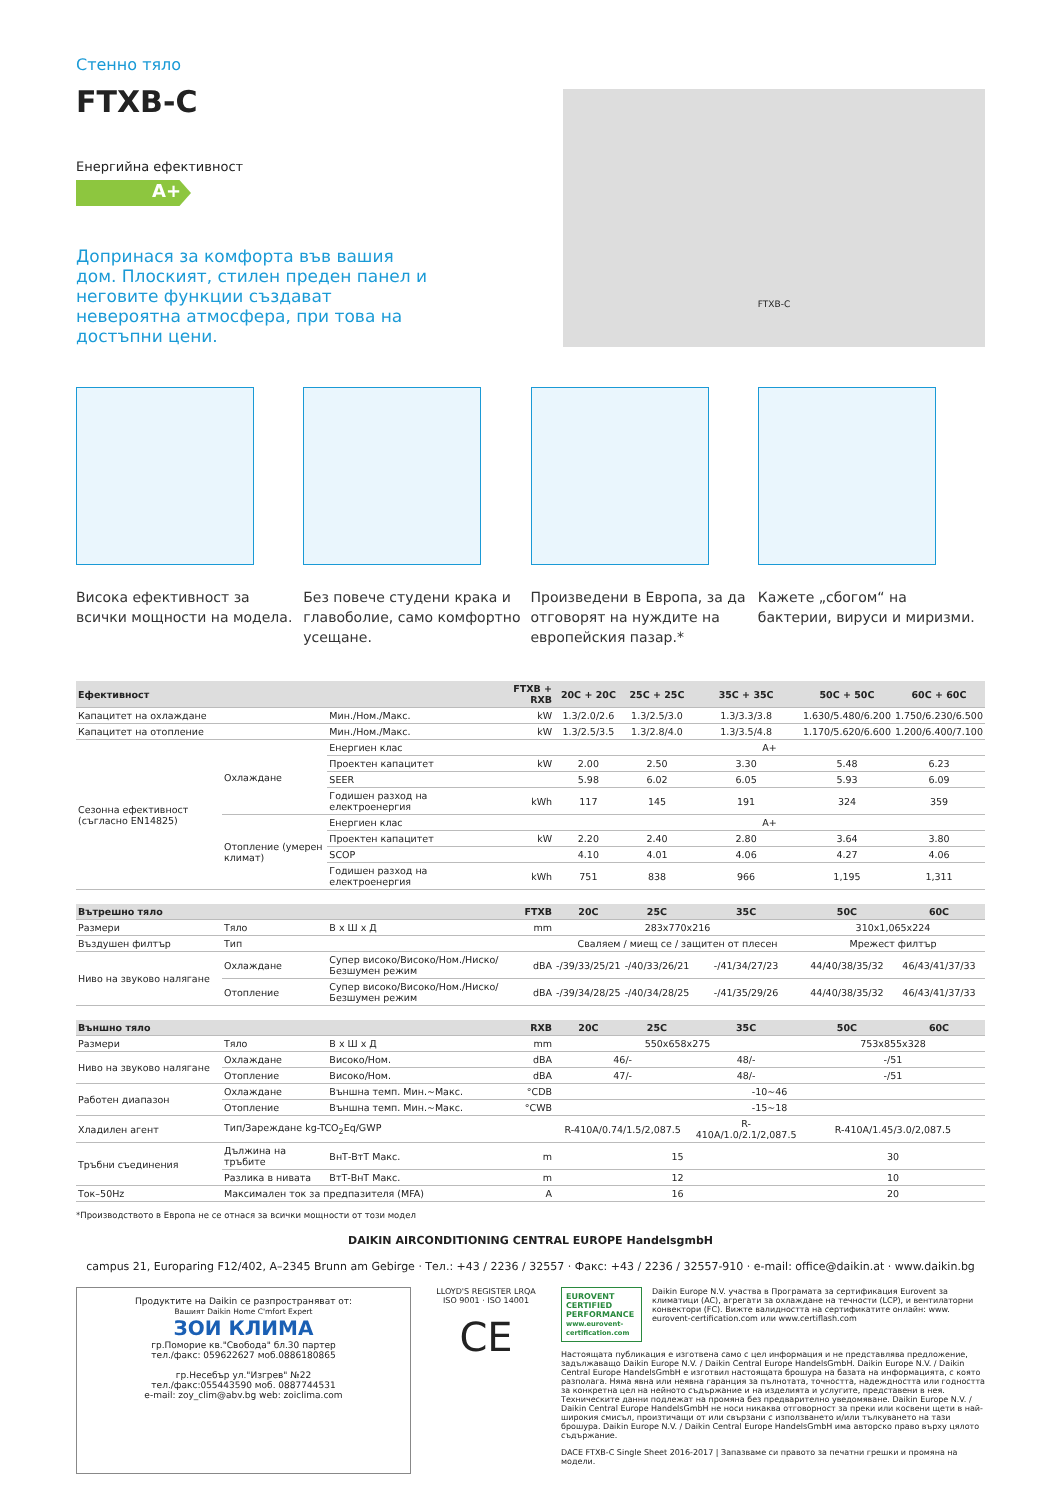Стенно тяло
FTXB-C
Енергийна ефективност
A+
Допринася за комфорта във вашия дом. Плоският, стилен преден панел и неговите функции създават невероятна атмосфера, при това на достъпни цени.
FTXB-C
Висока ефективност за всички мощности на модела.
Без повече студени крака и главоболие, само комфортно усещане.
Произведени в Европа, за да отговорят на нуждите на европейския пазар.*
Кажете „сбогом“ на бактерии, вируси и миризми.
| Ефективност | | | FTXB + RXB | 20C + 20C | 25C + 25C | 35C + 35C | 50C + 50C | 60C + 60C |
| --- | --- | --- | --- | --- | --- | --- | --- | --- |
| Капацитет на охлаждане | | Мин./Ном./Макс. | kW | 1.3/2.0/2.6 | 1.3/2.5/3.0 | 1.3/3.3/3.8 | 1.630/5.480/6.200 | 1.750/6.230/6.500 |
| Капацитет на отопление | | Мин./Ном./Макс. | kW | 1.3/2.5/3.5 | 1.3/2.8/4.0 | 1.3/3.5/4.8 | 1.170/5.620/6.600 | 1.200/6.400/7.100 |
| Сезонна ефективност (съгласно EN14825) | Охлаждане | Енергиен клас | | A+ | | | | |
| | | Проектен капацитет | kW | 2.00 | 2.50 | 3.30 | 5.48 | 6.23 |
| | | SEER | | 5.98 | 6.02 | 6.05 | 5.93 | 6.09 |
| | | Годишен разход на електроенергия | kWh | 117 | 145 | 191 | 324 | 359 |
| | Отопление (умерен климат) | Енергиен клас | | A+ | | | | |
| | | Проектен капацитет | kW | 2.20 | 2.40 | 2.80 | 3.64 | 3.80 |
| | | SCOP | | 4.10 | 4.01 | 4.06 | 4.27 | 4.06 |
| | | Годишен разход на електроенергия | kWh | 751 | 838 | 966 | 1,195 | 1,311 |
| Вътрешно тяло | | | FTXB | 20C | 25C | 35C | 50C | 60C |
| Размери | Тяло | В x Ш x Д | mm | 283x770x216 | | | 310x1,065x224 | |
| Въздушен филтър | Тип | | | Сваляем / миещ се / защитен от плесен | | | Мрежест филтър | |
| Ниво на звуково налягане | Охлаждане | Супер високо/Високо/Ном./Ниско/Безшумен режим | dBA | -/39/33/25/21 | -/40/33/26/21 | -/41/34/27/23 | 44/40/38/35/32 | 46/43/41/37/33 |
| | Отопление | Супер високо/Високо/Ном./Ниско/Безшумен режим | dBA | -/39/34/28/25 | -/40/34/28/25 | -/41/35/29/26 | 44/40/38/35/32 | 46/43/41/37/33 |
| Външно тяло | | | RXB | 20C | 25C | 35C | 50C | 60C |
| Размери | Тяло | В x Ш x Д | mm | 550x658x275 | | | 753x855x328 | |
| Ниво на звуково налягане | Охлаждане | Високо/Ном. | dBA | 46/- | | 48/- | -/51 | |
| | Отопление | Високо/Ном. | dBA | 47/- | | 48/- | -/51 | |
| Работен диапазон | Охлаждане | Външна темп. Мин.~Макс. | °CDB | -10~46 | | | | |
| | Отопление | Външна темп. Мин.~Макс. | °CWB | -15~18 | | | | |
| Хладилен агент | Тип/Зареждане kg-TCO<sub>2</sub>Eq/GWP | | | R-410A/0.74/1.5/2,087.5 | | R-410A/1.0/2.1/2,087.5 | R-410A/1.45/3.0/2,087.5 | |
| Тръбни съединения | Дължина на тръбите | ВнТ-ВтТ Макс. | m | 15 | | | 30 | |
| | Разлика в нивата | ВтТ-ВнТ Макс. | m | 12 | | | 10 | |
| Ток–50Hz | Максимален ток за предпазителя (MFA) | | A | 16 | | | 20 | |
*Производството в Европа не се отнася за всички мощности от този модел
DAIKIN AIRCONDITIONING CENTRAL EUROPE HandelsgmbH
campus 21, Europaring F12/402, A–2345 Brunn am Gebirge · Тел.: +43 / 2236 / 32557 · Факс: +43 / 2236 / 32557-910 · e-mail: office@daikin.at · www.daikin.bg
Продуктите на Daikin се разпространяват от:
Вашият Daikin Home C'mfort Expert
ЗОИ КЛИМА
гр.Поморие кв."Свобода" бл.30 партер
тел./факс: 059622627 моб.0886180865
гр.Несебър ул."Изгрев" №22
тел./факс:055443590 моб. 0887744531
e-mail: zoy_clim@abv.bg web: zoiclima.com
LLOYD'S REGISTER LRQA
ISO 9001 · ISO 14001
CE
EUROVENT CERTIFIED PERFORMANCE
www.eurovent-certification.com
Daikin Europe N.V. участва в Програмата за сертификация Eurovent за климатици (AC), агрегати за охлаждане на течности (LCP), и вентилаторни конвектори (FC). Вижте валидността на сертификатите онлайн: www. eurovent-certification.com или www.certiflash.com
Настоящата публикация е изготвена само с цел информация и не представлява предложение, задължаващо Daikin Europe N.V. / Daikin Central Europe HandelsGmbH. Daikin Europe N.V. / Daikin Central Europe HandelsGmbH е изготвил настоящата брошура на базата на информацията, с която разполага. Няма явна или неявна гаранция за пълнотата, точността, надеждността или годността за конкретна цел на нейното съдържание и на изделията и услугите, представени в нея. Техническите данни подлежат на промяна без предварително уведомяване. Daikin Europe N.V. / Daikin Central Europe HandelsGmbH не носи никаква отговорност за преки или косвени щети в най- широкия смисъл, произтичащи от или свързани с използването и/или тълкуването на тази брошура. Daikin Europe N.V. / Daikin Central Europe HandelsGmbH има авторско право върху цялото съдържание.
DACE FTXB-C Single Sheet 2016-2017 | Запазваме си правото за печатни грешки и промяна на модели.